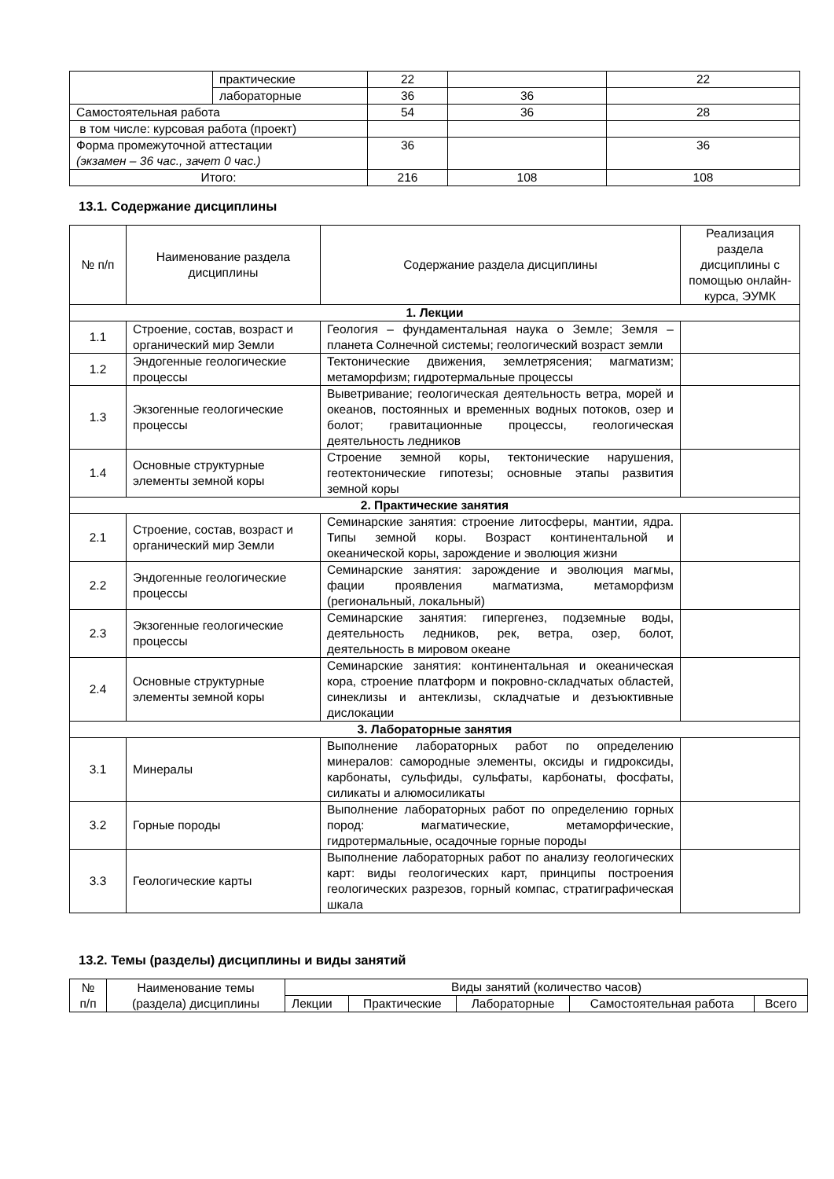| | практические | 22 | | 22 |
| | лабораторные | 36 | 36 | |
| Самостоятельная работа | | 54 | 36 | 28 |
| в том числе: курсовая работа (проект) | | | | |
| Форма промежуточной аттестации (экзамен – 36 час., зачет 0 час.) | | 36 | | 36 |
| Итого: | | 216 | 108 | 108 |
13.1. Содержание дисциплины
| № п/п | Наименование раздела дисциплины | Содержание раздела дисциплины | Реализация раздела дисциплины с помощью онлайн-курса, ЭУМК |
| --- | --- | --- | --- |
| 1. Лекции | | | |
| 1.1 | Строение, состав, возраст и органический мир Земли | Геология – фундаментальная наука о Земле; Земля – планета Солнечной системы; геологический возраст земли | |
| 1.2 | Эндогенные геологические процессы | Тектонические движения, землетрясения; магматизм; метаморфизм; гидротермальные процессы | |
| 1.3 | Экзогенные геологические процессы | Выветривание; геологическая деятельность ветра, морей и океанов, постоянных и временных водных потоков, озер и болот; гравитационные процессы, геологическая деятельность ледников | |
| 1.4 | Основные структурные элементы земной коры | Строение земной коры, тектонические нарушения, геотектонические гипотезы; основные этапы развития земной коры | |
| 2. Практические занятия | | | |
| 2.1 | Строение, состав, возраст и органический мир Земли | Семинарские занятия: строение литосферы, мантии, ядра. Типы земной коры. Возраст континентальной и океанической коры, зарождение и эволюция жизни | |
| 2.2 | Эндогенные геологические процессы | Семинарские занятия: зарождение и эволюция магмы, фации проявления магматизма, метаморфизм (региональный, локальный) | |
| 2.3 | Экзогенные геологические процессы | Семинарские занятия: гипергенез, подземные воды, деятельность ледников, рек, ветра, озер, болот, деятельность в мировом океане | |
| 2.4 | Основные структурные элементы земной коры | Семинарские занятия: континентальная и океаническая кора, строение платформ и покровно-складчатых областей, синеклизы и антеклизы, складчатые и дезъюктивные дислокации | |
| 3. Лабораторные занятия | | | |
| 3.1 | Минералы | Выполнение лабораторных работ по определению минералов: самородные элементы, оксиды и гидроксиды, карбонаты, сульфиды, сульфаты, карбонаты, фосфаты, силикаты и алюмосиликаты | |
| 3.2 | Горные породы | Выполнение лабораторных работ по определению горных пород: магматические, метаморфические, гидротермальные, осадочные горные породы | |
| 3.3 | Геологические карты | Выполнение лабораторных работ по анализу геологических карт: виды геологических карт, принципы построения геологических разрезов, горный компас, стратиграфическая шкала | |
13.2. Темы (разделы) дисциплины и виды занятий
| № п/п | Наименование темы (раздела) дисциплины | Виды занятий (количество часов) | | | | |
| --- | --- | --- | --- | --- | --- | --- |
| | | Лекции | Практические | Лабораторные | Самостоятельная работа | Всего |